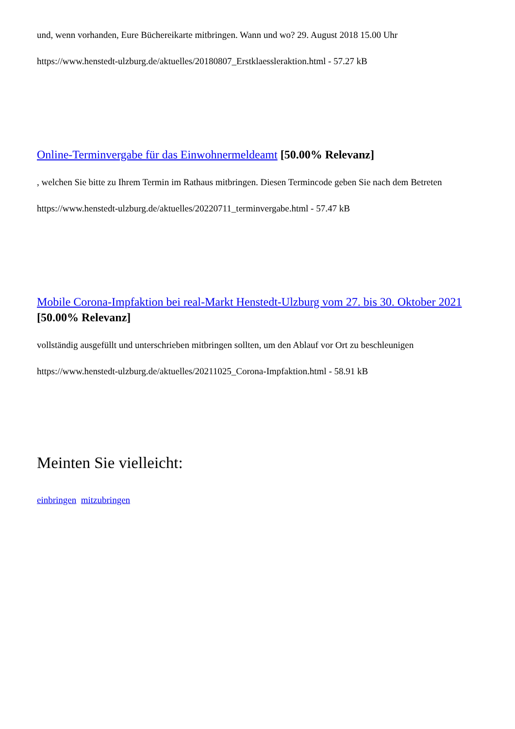und, wenn vorhanden, Eure Büchereikarte mitbringen. Wann und wo? 29. August 2018 15.00 Uhr
https://www.henstedt-ulzburg.de/aktuelles/20180807_Erstklaessleraktion.html - 57.27 kB
Online-Terminvergabe für das Einwohnermeldeamt [50.00% Relevanz]
, welchen Sie bitte zu Ihrem Termin im Rathaus mitbringen. Diesen Termincode geben Sie nach dem Betreten
https://www.henstedt-ulzburg.de/aktuelles/20220711_terminvergabe.html - 57.47 kB
Mobile Corona-Impfaktion bei real-Markt Henstedt-Ulzburg vom 27. bis 30. Oktober 2021 [50.00% Relevanz]
vollständig ausgefüllt und unterschrieben mitbringen sollten, um den Ablauf vor Ort zu beschleunigen
https://www.henstedt-ulzburg.de/aktuelles/20211025_Corona-Impfaktion.html - 58.91 kB
Meinten Sie vielleicht:
einbringen mitzubringen